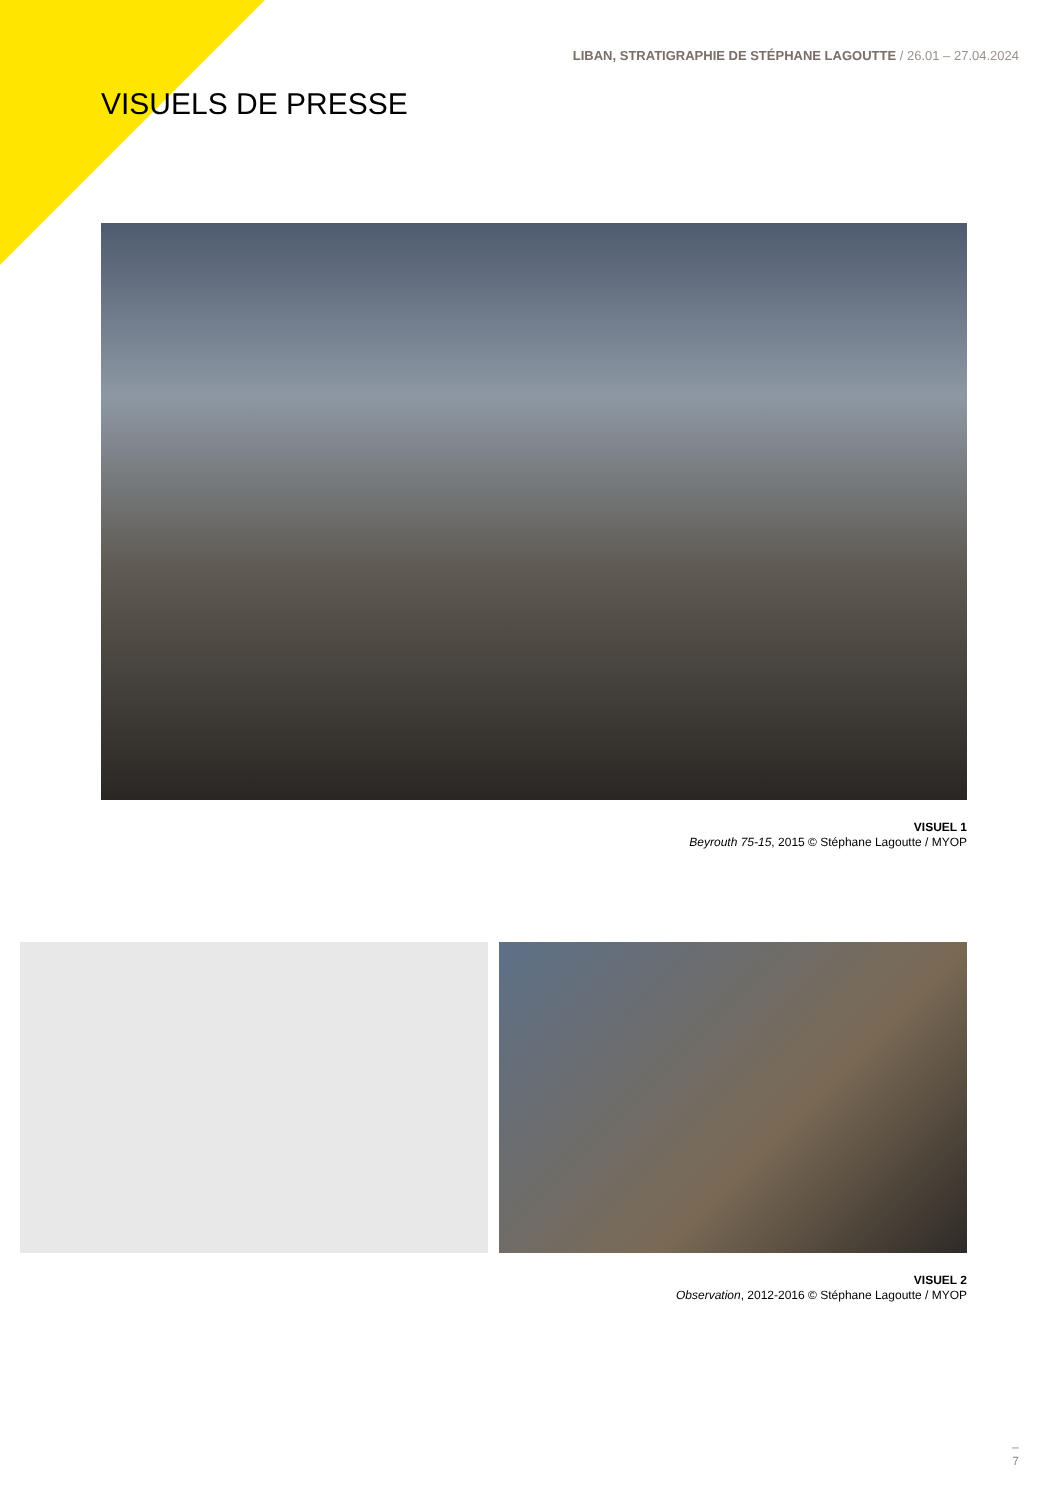LIBAN, STRATIGRAPHIE DE STÉPHANE LAGOUTTE / 26.01 – 27.04.2024
VISUELS DE PRESSE
VISUEL 1
Beyrouth 75-15, 2015 © Stéphane Lagoutte / MYOP
VISUEL 2
Observation, 2012-2016 © Stéphane Lagoutte / MYOP
–
7